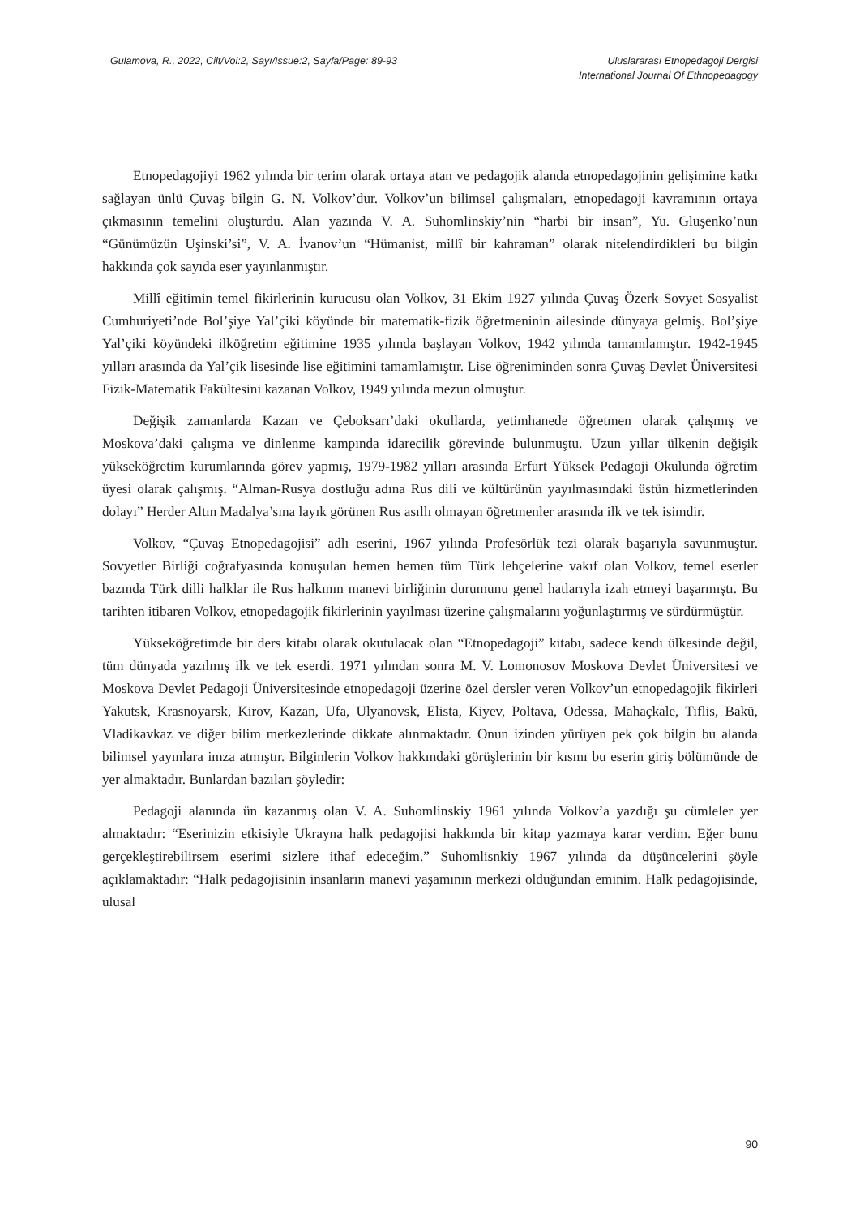Gulamova, R., 2022, Cilt/Vol:2, Sayı/Issue:2, Sayfa/Page: 89-93
Uluslararası Etnopedagoji Dergisi
International Journal Of Ethnopedagogy
Etnopedagojiyi 1962 yılında bir terim olarak ortaya atan ve pedagojik alanda etnopedagojinin gelişimine katkı sağlayan ünlü Çuvaş bilgin G. N. Volkov’dur. Volkov’un bilimsel çalışmaları, etnopedagoji kavramının ortaya çıkmasının temelini oluşturdu. Alan yazında V. A. Suhomlinskiy’nin “harbi bir insan”, Yu. Gluşenko’nun “Günümüzün Uşinski’si”, V. A. İvanov’un “Hümanist, millî bir kahraman” olarak nitelendirdikleri bu bilgin hakkında çok sayıda eser yayınlanmıştır.
Millî eğitimin temel fikirlerinin kurucusu olan Volkov, 31 Ekim 1927 yılında Çuvaş Özerk Sovyet Sosyalist Cumhuriyeti’nde Bol’şiye Yal’çiki köyünde bir matematik-fizik öğretmeninin ailesinde dünyaya gelmiş. Bol’şiye Yal’çiki köyündeki ilköğretim eğitimine 1935 yılında başlayan Volkov, 1942 yılında tamamlamıştır. 1942-1945 yılları arasında da Yal’çik lisesinde lise eğitimini tamamlamıştır. Lise öğreniminden sonra Çuvaş Devlet Üniversitesi Fizik-Matematik Fakültesini kazanan Volkov, 1949 yılında mezun olmuştur.
Değişik zamanlarda Kazan ve Çeboksarı’daki okullarda, yetimhanede öğretmen olarak çalışmış ve Moskova’daki çalışma ve dinlenme kampında idarecilik görevinde bulunmuştu. Uzun yıllar ülkenin değişik yükseköğretim kurumlarında görev yapmış, 1979-1982 yılları arasında Erfurt Yüksek Pedagoji Okulunda öğretim üyesi olarak çalışmış. “Alman-Rusya dostluğu adına Rus dili ve kültürünün yayılmasındaki üstün hizmetlerinden dolayı” Herder Altın Madalya’sına layık görünen Rus asıllı olmayan öğretmenler arasında ilk ve tek isimdir.
Volkov, “Çuvaş Etnopedagojisi” adlı eserini, 1967 yılında Profesörlük tezi olarak başarıyla savunmuştur. Sovyetler Birliği coğrafyasında konuşulan hemen hemen tüm Türk lehçelerine vakıf olan Volkov, temel eserler bazında Türk dilli halklar ile Rus halkının manevi birliğinin durumunu genel hatlarıyla izah etmeyi başarmıştı. Bu tarihten itibaren Volkov, etnopedagojik fikirlerinin yayılması üzerine çalışmalarını yoğunlaştırmış ve sürdürmüştür.
Yükseköğretimde bir ders kitabı olarak okutulacak olan “Etnopedagoji” kitabı, sadece kendi ülkesinde değil, tüm dünyada yazılmış ilk ve tek eserdi. 1971 yılından sonra M. V. Lomonosov Moskova Devlet Üniversitesi ve Moskova Devlet Pedagoji Üniversitesinde etnopedagoji üzerine özel dersler veren Volkov’un etnopedagojik fikirleri Yakutsk, Krasnoyarsk, Kirov, Kazan, Ufa, Ulyanovsk, Elista, Kiyev, Poltava, Odessa, Mahaçkale, Tiflis, Bakü, Vladikavkaz ve diğer bilim merkezlerinde dikkate alınmaktadır. Onun izinden yürüyen pek çok bilgin bu alanda bilimsel yayınlara imza atmıştır. Bilginlerin Volkov hakkındaki görüşlerinin bir kısmı bu eserin giriş bölümünde de yer almaktadır. Bunlardan bazıları şöyledir:
Pedagoji alanında ün kazanmış olan V. A. Suhomlinskiy 1961 yılında Volkov’a yazdığı şu cümleler yer almaktadır: “Eserinizin etkisiyle Ukrayna halk pedagojisi hakkında bir kitap yazmaya karar verdim. Eğer bunu gerçekleştirebilirsem eserimi sizlere ithaf edeceğim.” Suhomlisnkiy 1967 yılında da düşüncelerini şöyle açıklamaktadır: “Halk pedagojisinin insanların manevi yaşamının merkezi olduğundan eminim. Halk pedagojisinde, ulusal
90